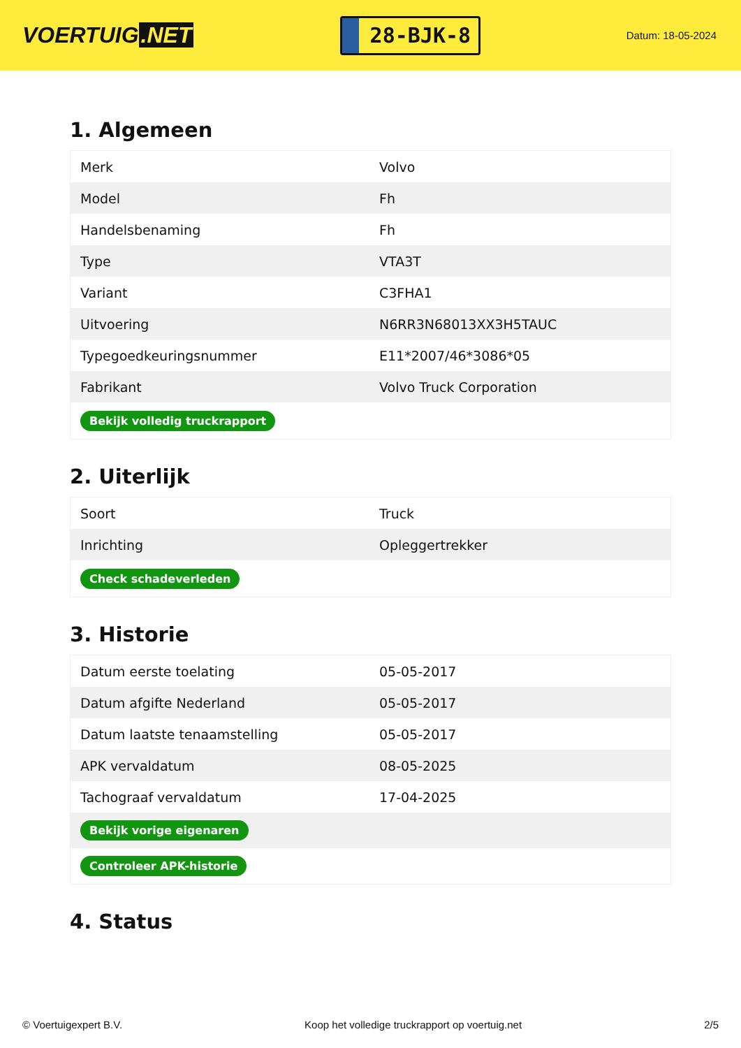VOERTUIG.NET
28-BJK-8
Datum: 18-05-2024
1. Algemeen
| Merk | Volvo |
| Model | Fh |
| Handelsbenaming | Fh |
| Type | VTA3T |
| Variant | C3FHA1 |
| Uitvoering | N6RR3N68013XX3H5TAUC |
| Typegoedkeuringsnummer | E11*2007/46*3086*05 |
| Fabrikant | Volvo Truck Corporation |
| Bekijk volledig truckrapport | |
2. Uiterlijk
| Soort | Truck |
| Inrichting | Opleggertrekker |
| Check schadeverleden | |
3. Historie
| Datum eerste toelating | 05-05-2017 |
| Datum afgifte Nederland | 05-05-2017 |
| Datum laatste tenaamstelling | 05-05-2017 |
| APK vervaldatum | 08-05-2025 |
| Tachograaf vervaldatum | 17-04-2025 |
| Bekijk vorige eigenaren | |
| Controleer APK-historie | |
4. Status
© Voertuigexpert B.V. Koop het volledige truckrapport op voertuig.net 2/5